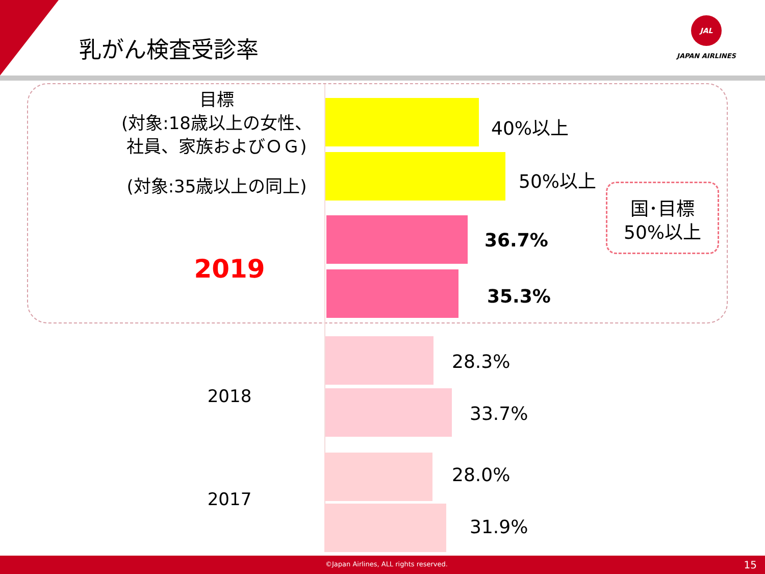乳がん検査受診率
JAL
JAPAN AIRLINES
目標
(対象:18歳以上の女性、
社員、家族およびＯＧ)
(対象:35歳以上の同上)
2019
2018
2017
40%以上
50%以上
36.7%
35.3%
28.3%
33.7%
28.0%
31.9%
国･目標
50%以上
©Japan Airlines, ALL rights reserved. 15